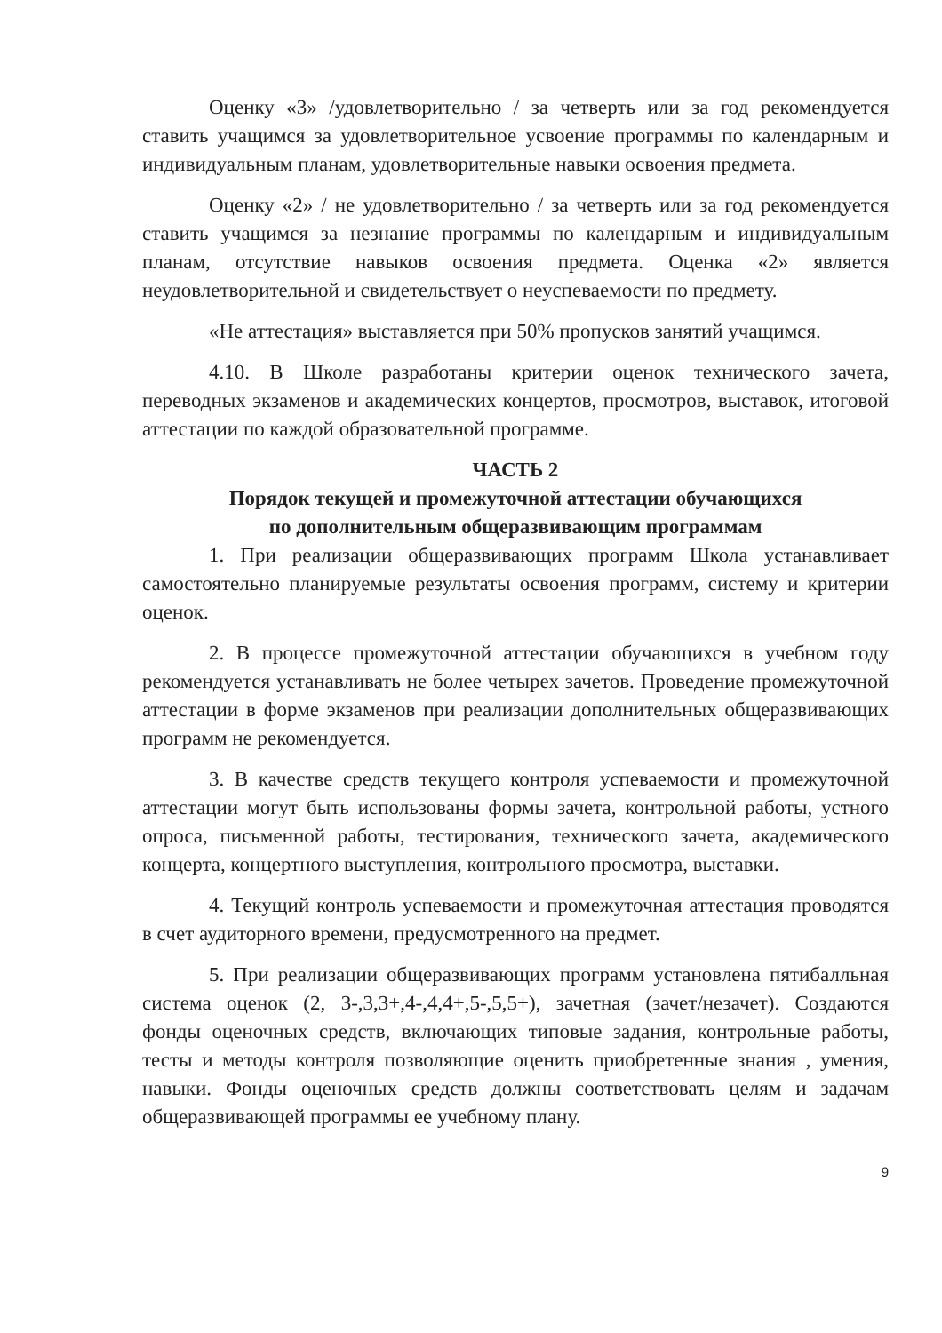Оценку «3» /удовлетворительно / за четверть или за год рекомендуется ставить учащимся за удовлетворительное усвоение программы по календарным и индивидуальным планам, удовлетворительные навыки освоения предмета.
Оценку «2» / не удовлетворительно / за четверть или за год рекомендуется ставить учащимся за незнание программы по календарным и индивидуальным планам, отсутствие навыков освоения предмета. Оценка «2» является неудовлетворительной и свидетельствует о неуспеваемости по предмету.
«Не аттестация» выставляется при 50% пропусков занятий учащимся.
4.10. В Школе разработаны критерии оценок технического зачета, переводных экзаменов и академических концертов, просмотров, выставок, итоговой аттестации по каждой образовательной программе.
ЧАСТЬ 2
Порядок текущей и промежуточной аттестации обучающихся
по дополнительным общеразвивающим программам
1. При реализации общеразвивающих программ Школа устанавливает самостоятельно планируемые результаты освоения программ, систему и критерии оценок.
2. В процессе промежуточной аттестации обучающихся в учебном году рекомендуется устанавливать не более четырех зачетов. Проведение промежуточной аттестации в форме экзаменов при реализации дополнительных общеразвивающих программ не рекомендуется.
3. В качестве средств текущего контроля успеваемости и промежуточной аттестации могут быть использованы формы зачета, контрольной работы, устного опроса, письменной работы, тестирования, технического зачета, академического концерта, концертного выступления, контрольного просмотра, выставки.
4. Текущий контроль успеваемости и промежуточная аттестация проводятся в счет аудиторного времени, предусмотренного на предмет.
5. При реализации общеразвивающих программ установлена пятибалльная система оценок (2, 3-,3,3+,4-,4,4+,5-,5,5+), зачетная (зачет/незачет). Создаются фонды оценочных средств, включающих типовые задания, контрольные работы, тесты и методы контроля позволяющие оценить приобретенные знания , умения, навыки. Фонды оценочных средств должны соответствовать целям и задачам общеразвивающей программы ее учебному плану.
9